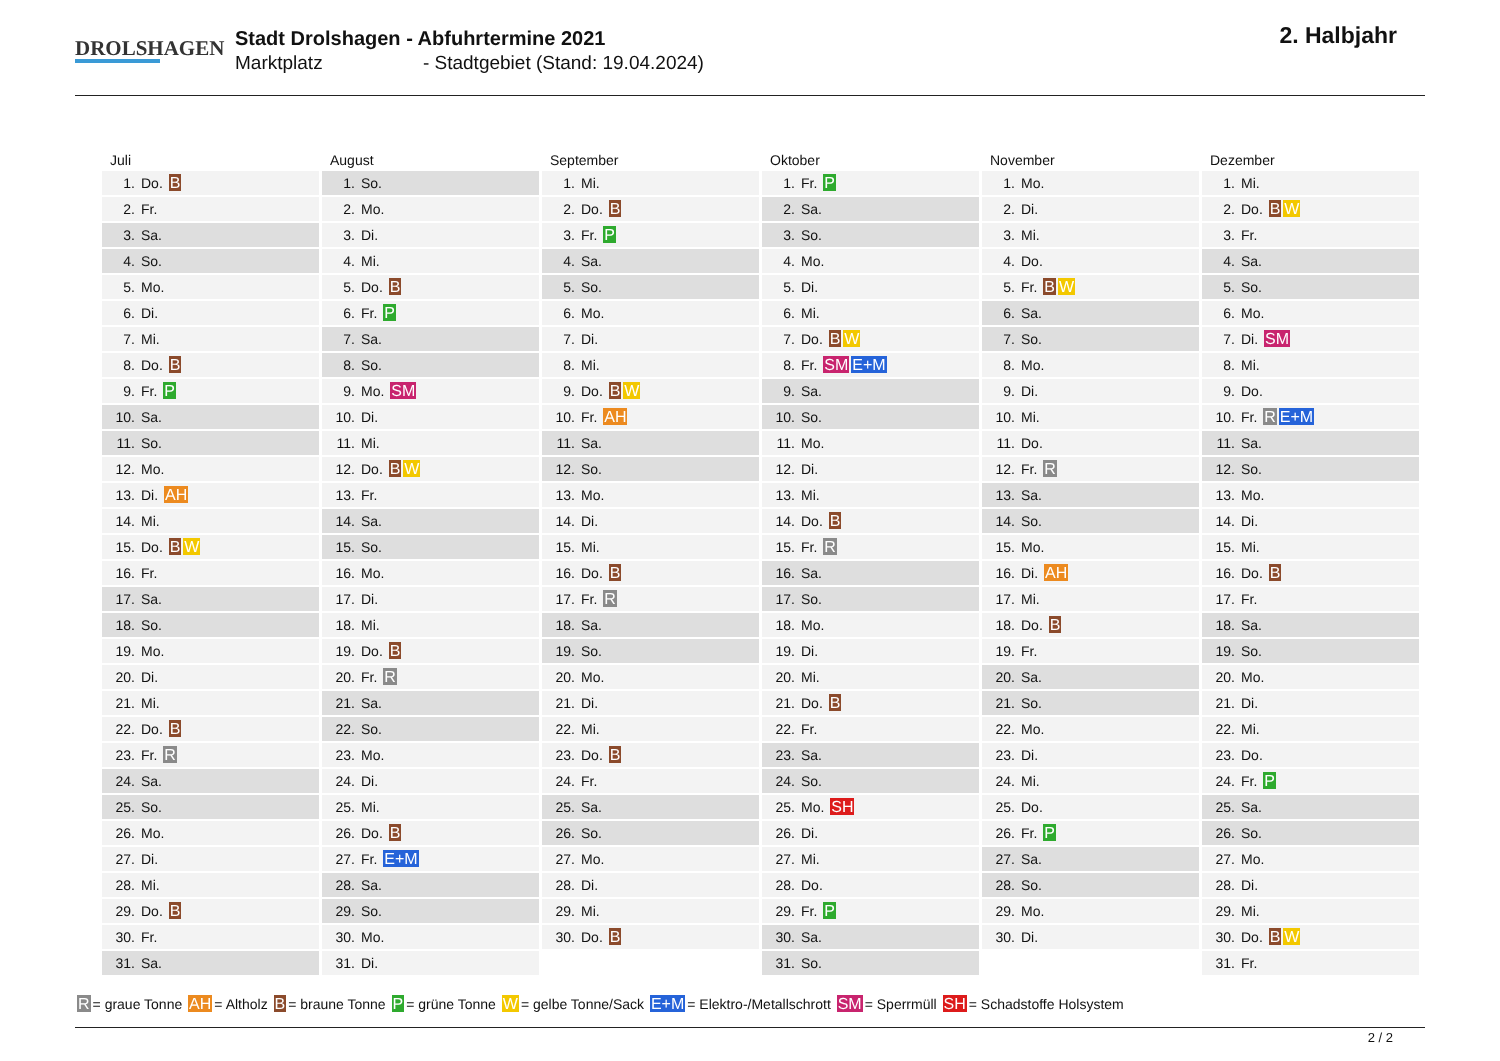DROLSHAGEN
Stadt Drolshagen - Abfuhrtermine 2021
Marktplatz - Stadtgebiet (Stand: 19.04.2024)
2. Halbjahr
Juli
| 1. | Do. B |
| 2. | Fr. |
| 3. | Sa. |
| 4. | So. |
| 5. | Mo. |
| 6. | Di. |
| 7. | Mi. |
| 8. | Do. B |
| 9. | Fr. P |
| 10. | Sa. |
| 11. | So. |
| 12. | Mo. |
| 13. | Di. AH |
| 14. | Mi. |
| 15. | Do. B W |
| 16. | Fr. |
| 17. | Sa. |
| 18. | So. |
| 19. | Mo. |
| 20. | Di. |
| 21. | Mi. |
| 22. | Do. B |
| 23. | Fr. R |
| 24. | Sa. |
| 25. | So. |
| 26. | Mo. |
| 27. | Di. |
| 28. | Mi. |
| 29. | Do. B |
| 30. | Fr. |
| 31. | Sa. |
August
| 1. | So. |
| 2. | Mo. |
| 3. | Di. |
| 4. | Mi. |
| 5. | Do. B |
| 6. | Fr. P |
| 7. | Sa. |
| 8. | So. |
| 9. | Mo. SM |
| 10. | Di. |
| 11. | Mi. |
| 12. | Do. B W |
| 13. | Fr. |
| 14. | Sa. |
| 15. | So. |
| 16. | Mo. |
| 17. | Di. |
| 18. | Mi. |
| 19. | Do. B |
| 20. | Fr. R |
| 21. | Sa. |
| 22. | So. |
| 23. | Mo. |
| 24. | Di. |
| 25. | Mi. |
| 26. | Do. B |
| 27. | Fr. E+M |
| 28. | Sa. |
| 29. | So. |
| 30. | Mo. |
| 31. | Di. |
September
| 1. | Mi. |
| 2. | Do. B |
| 3. | Fr. P |
| 4. | Sa. |
| 5. | So. |
| 6. | Mo. |
| 7. | Di. |
| 8. | Mi. |
| 9. | Do. B W |
| 10. | Fr. AH |
| 11. | Sa. |
| 12. | So. |
| 13. | Mo. |
| 14. | Di. |
| 15. | Mi. |
| 16. | Do. B |
| 17. | Fr. R |
| 18. | Sa. |
| 19. | So. |
| 20. | Mo. |
| 21. | Di. |
| 22. | Mi. |
| 23. | Do. B |
| 24. | Fr. |
| 25. | Sa. |
| 26. | So. |
| 27. | Mo. |
| 28. | Di. |
| 29. | Mi. |
| 30. | Do. B |
Oktober
| 1. | Fr. P |
| 2. | Sa. |
| 3. | So. |
| 4. | Mo. |
| 5. | Di. |
| 6. | Mi. |
| 7. | Do. B W |
| 8. | Fr. SM E+M |
| 9. | Sa. |
| 10. | So. |
| 11. | Mo. |
| 12. | Di. |
| 13. | Mi. |
| 14. | Do. B |
| 15. | Fr. R |
| 16. | Sa. |
| 17. | So. |
| 18. | Mo. |
| 19. | Di. |
| 20. | Mi. |
| 21. | Do. B |
| 22. | Fr. |
| 23. | Sa. |
| 24. | So. |
| 25. | Mo. SH |
| 26. | Di. |
| 27. | Mi. |
| 28. | Do. |
| 29. | Fr. P |
| 30. | Sa. |
| 31. | So. |
November
| 1. | Mo. |
| 2. | Di. |
| 3. | Mi. |
| 4. | Do. |
| 5. | Fr. B W |
| 6. | Sa. |
| 7. | So. |
| 8. | Mo. |
| 9. | Di. |
| 10. | Mi. |
| 11. | Do. |
| 12. | Fr. R |
| 13. | Sa. |
| 14. | So. |
| 15. | Mo. |
| 16. | Di. AH |
| 17. | Mi. |
| 18. | Do. B |
| 19. | Fr. |
| 20. | Sa. |
| 21. | So. |
| 22. | Mo. |
| 23. | Di. |
| 24. | Mi. |
| 25. | Do. |
| 26. | Fr. P |
| 27. | Sa. |
| 28. | So. |
| 29. | Mo. |
| 30. | Di. |
Dezember
| 1. | Mi. |
| 2. | Do. B W |
| 3. | Fr. |
| 4. | Sa. |
| 5. | So. |
| 6. | Mo. |
| 7. | Di. SM |
| 8. | Mi. |
| 9. | Do. |
| 10. | Fr. R E+M |
| 11. | Sa. |
| 12. | So. |
| 13. | Mo. |
| 14. | Di. |
| 15. | Mi. |
| 16. | Do. B |
| 17. | Fr. |
| 18. | Sa. |
| 19. | So. |
| 20. | Mo. |
| 21. | Di. |
| 22. | Mi. |
| 23. | Do. |
| 24. | Fr. P |
| 25. | Sa. |
| 26. | So. |
| 27. | Mo. |
| 28. | Di. |
| 29. | Mi. |
| 30. | Do. B W |
| 31. | Fr. |
R = graue Tonne AH = Altholz B = braune Tonne P = grüne Tonne W = gelbe Tonne/Sack E+M = Elektro-/Metallschrott SM = Sperrmüll SH = Schadstoffe Holsystem
2 / 2